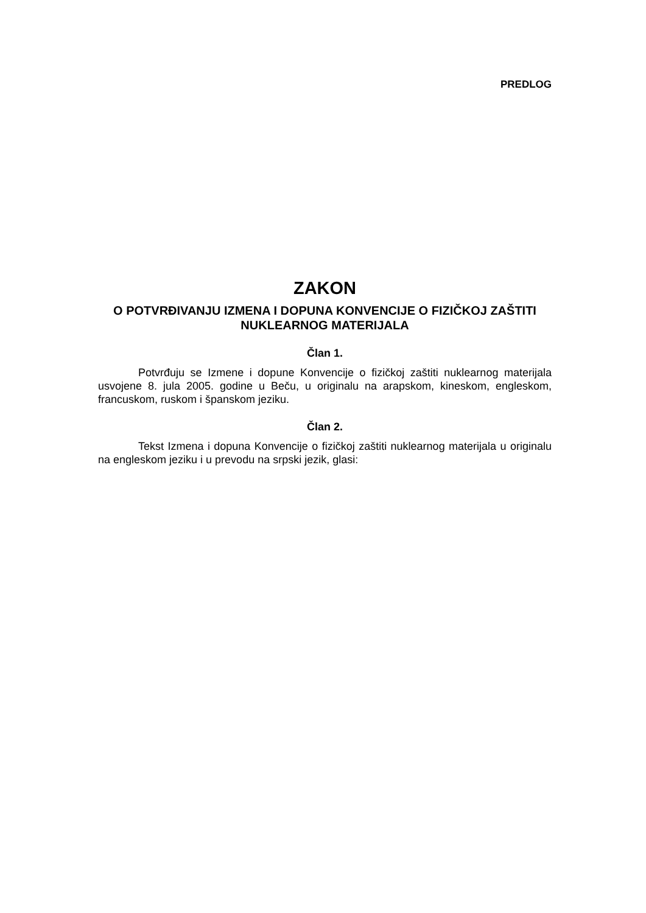PREDLOG
ZAKON
O POTVRĐIVANJU IZMENA I DOPUNA KONVENCIJE O FIZIČKOJ ZAŠTITI NUKLEARNOG MATERIJALA
Član 1.
Potvrđuju se Izmene i dopune Konvencije o fizičkoj zaštiti nuklearnog materijala usvojene 8. jula 2005. godine u Beču, u originalu na arapskom, kineskom, engleskom, francuskom, ruskom i španskom jeziku.
Član 2.
Tekst Izmena i dopuna Konvencije o fizičkoj zaštiti nuklearnog materijala u originalu na engleskom jeziku i u prevodu na srpski jezik, glasi: